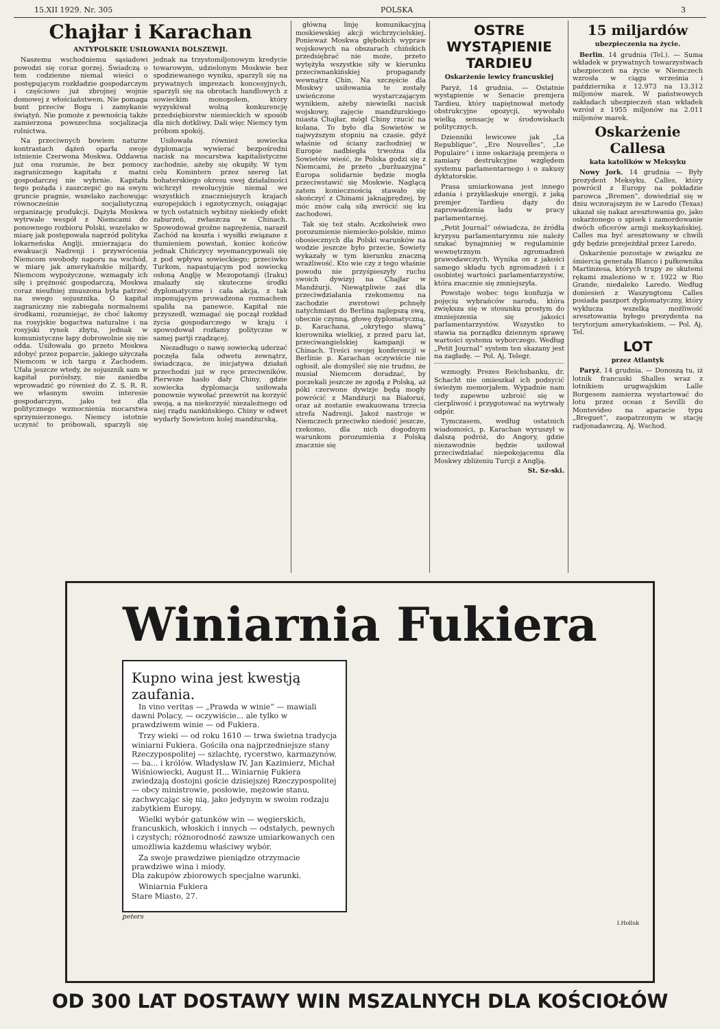15.XII 1929. Nr. 305 POLSKA 3
Chajłar i Karachan
ANTYPOLSKIE USIŁOWANIA BOLSZEWJI.
Naszemu wschodniemu sąsiadowi powodzi się coraz gorzej. Świadczą o tem codzienne niemal wieści o postępującym rozkładzie gospodarczym i częściowo już zbrojnej wojnie domowej z włościaństwem. Nie pomaga bunt przeciw Bogu i zamykanie świątyń. Nie pomoże z pewnością także zamierzona powszechna socjalizacja rolnictwa.
Na przeciwnych bowiem naturze kontrastach dążeń oparła swoje istnienie Czerwona Moskwa. Oddawna już ona rozumie, że bez pomocy zagranicznego kapitału z matni gospodarczej nie wybrnie. Kapitału tego pożąda i zaszczepić go na swym gruncie pragnie, wszelako zachowując równocześnie socjalistyczną organizację produkcji. Dążyła Moskwa wytrwale wespół z Niemcami do ponownego rozbioru Polski, wszelako w miarę jak postępowała naprzód polityka lokarneńska Anglji, zmierzająca do ewakuacji Nadrenji i przywrócenia Niemcom swobody naporu na wschód, w miarę jak amerykańskie miljardy, Niemcom wypożyczone, wzmagały ich siłę i prężność gospodarczą, Moskwa coraz nieufniej zmuszona była patrzeć na swego sojusznika. O kapitał zagraniczny nie zabiegała normalnemi środkami, rozumiejąc, że choć łakomy na rosyjskie bogactwa naturalne i na rosyjski rynek zbytu, jednak w komunistyczne łapy dobrowolnie się nie odda. Usiłowała go przeto Moskwa zdobyć przez poparcie, jakiego użyczała Niemcom w ich targu z Zachodem. Ufała jeszcze wtedy, że sojusznik sam w kapitał porósłszy, nie zaniedba wprowadzić go również do Z. S. R. R. we własnym swoim interesie gospodarczym, jako też dla politycznego wzmocnienia mocarstwa sprzymierzonego. Niemcy istotnie uczynić to próbowali, sparzyli się jednak na trzystomiljonowym kredycie towarowym, udzielonym Moskwie bez spodziewanego wyniku, sparzyli się na prywatnych imprezach koncesyjnych, sparzyli się na obrotach handlowych z sowieckim monopolem, który wyzyskiwał wolną konkurencję przedsiębiorstw niemieckich w sposób dla nich dotkliwy. Dali więc Niemcy tym próbom spokój.
Usiłowała również sowiecka dyplomacja wywierać bezpośredni nacisk na mocarstwa kapitalistyczne zachodnie, ażeby się okupiły. W tym celu Komintern przez szereg lat bohaterskiego okresu swej działalności wichrzył rewolucyjnie niemal we wszystkich znaczniejszych krajach europejskich i egzotycznych, osiągając w tych ostatnich wybitny niekiedy efekt zaburzeń, zwłaszcza w Chinach. Spowodował groźne naprężenia, naraził Zachód na koszta i wysiłki związane z tłumieniem powstań, koniec końców jednak Chińczycy wyemancypowali się z pod wpływu sowieckiego; przeciwko Turkom, napastującym pod sowiecką osłoną Anglję w Mezopotamji (Iraku) znalazły się skuteczne środki dyplomatyczne i cała akcja, z tak imponującym prowadzona rozmachem spaliła na panewce. Kapitał nie przyszedł, wzmagać się począł rozkład życia gospodarczego w kraju i spowodował rozłamy polityczne w samej partji rządzącej.
Niezadługo o nawę sowiecką uderzać poczęła fala odwetu zewnątrz, świadcząca, że inicjatywa działań przechodzi już w ręce przeciwników. Pierwsze hasło dały Chiny, gdzie sowiecka dyplomacja usiłowała ponownie wywołać przewrót na korzyść swoją, a na niekorzyść niezależnego od niej rządu nankińskiego. Chiny w odwet wydarły Sowietom kolej mandżurską,
główną linję komunikacyjną moskiewskiej akcji wichrzycielskiej. Ponieważ Moskwa głębokich wypraw wojskowych na obszarach chińskich przedsiębrać nie może, przeto wytężyła wszystkie siły w kierunku przeciwnankińskiej propagandy wewnątrz Chin. Na szczęście dla Moskwy usiłowania te zostały uwieńczone wystarczającym wynikiem, ażeby niewielki nacisk wojskowy, zajęcie mandżurskiego miasta Chajłar, mógł Chiny rzucić na kolana. To było dla Sowietów w najwyższym stopniu na czasie, gdyż właśnie od ściany zachodniej w Europie nadbiegła trwożna dla Sowietów wieść, że Polska godzi się z Niemcami, że przeto „buržuazyjna“ Europa solidarnie będzie mogła przeciwstawić się Moskwie. Naglącą zatem koniecznością stawało się skończyć z Chinami jaknajprędzej, by móc znów całą siłą zwrócić się ku zachodowi.
Tak się też stało. Aczkolwiek owo porozumienie niemiecko-polskie, mimo obosiecznych dla Polski warunków na wodzie jeszcze było przecie, Sowiety wykazały w tym kierunku znaczną wrażliwość. Kto wie czy z tego właśnie powodu nie przyśpieszyły ruchu swoich dywizyj na Chajłar w Mandżurji. Niewątpliwie zaś dla przeciwdziałania rzekomemu na zachodzie zwrotowi pchnęły natychmiast do Berlina najlepszą swą, obecnie czynną, głowę dyplomatyczną, p. Karachana, „okrytego sławą“ kierownika wielkiej, z przed paru lat, przeciwangielskiej kampanji w Chinach. Treści swojej konferencji w Berlinie p. Karachan oczywiście nie ogłosił, ale domyśleć się nie trudno, że musiał Niemcom doradzać, by poczekali jeszcze ze zgodą z Polską, aż póki czerwone dywizje będą mogły powrócić z Mandżurji na Białoruś, oraz aż zostanie ewakuowana trzecia strefa Nadrenji. Jakoż nastroje w Niemczech przeciwko niedość jeszcze, rzekomo, dla nich dogodnym warunkom porozumienia z Polską znacznie się
OSTRE WYSTĄPIENIE TARDIEU
Oskarżenie lewicy francuskiej
Paryż, 14 grudnia. — Ostatnie wystąpienie w Senacie premjera Tardieu, który napiętnował metody obstrukcyjne opozycji, wywołało wielką sensację w środowiskach politycznych.
Dzienniki lewicowe jak „La Republique“, „Ere Nouvelles“, „Le Populaire“ i inne oskarżają premjera o zamiary destrukcyjne względem systemu parlamentarnego i o zakusy dyktatorskie.
Prasa umiarkowana jest innego zdania i przyklaskuje energji, z jaką premjer Tardieu dąży do zaprowadzenia ładu w pracy parlamentarnej.
„Petit Journal“ oświadcza, że źródła kryzysu parlamentaryzmu nie należy szukać bynajmniej w regulaminie wewnętrznym zgromadzeń prawodawczych. Wynika on z jakości samego składu tych zgromadzeń i z osobistej wartości parlamentarzystów, która znacznie się zmniejszyła.
Powstaje wobec tego konfuzja w pojęciu wybrańców narodu, która zwiększa się w stosunku prostym do zmniejszenia się jakości parlamentarzystów. Wszystko to stawia na porządku dziennym sprawę wartości systemu wyborczego. Według „Petit Journal“ system ten skazany jest na zagładę. — Pol. Aj. Telegr.
wzmogły. Prezes Reichsbanku, dr. Schacht nie omieszkał ich podsycić świeżym memorjałem. Wypadnie nam tedy zapewne uzbroić się w cierpliwość i przygotować na wytrwały odpór.
Tymczasem, według ostatnich wiadomości, p. Karachan wyruszył w dalszą podróż, do Angory, gdzie niezawodnie będzie usiłował przeciwdziałać niepokojącemu dla Moskwy zbliżeniu Turcji z Anglją.
St. Sz-ski.
15 miljardów
ubezpieczenia na życie.
Berlin, 14 grudnia (Tel.). — Suma wkładek w prywatnych towarzystwach ubezpieczeń na życie w Niemczech wzrosła w ciągu września i października z 12.973 na 13.312 miljonów marek. W państwowych zakładach ubezpieczeń stan wkładek wzrósł z 1955 miljonów na 2.011 miljonów marek.
Oskarżenie Callesa
kata katolików w Meksyku
Nowy Jork, 14 grudnia — Były prezydent Meksyku, Calles, który powrócił z Europy na pokładzie parowca „Bremen“, dowiedział się w dniu wczorajszym że w Laredo (Texas) ukazał się nakaz aresztowania go, jako oskarżonego o spisek i zamordowanie dwóch oficerów armji meksykańskiej. Calles ma być aresztowany w chwili gdy będzie przejeżdżał przez Laredo.
Oskarżenie pozostaje w związku ze śmiercią generała Blanco i pułkownika Martinzesa, których trupy ze skutemi rękami znaleziono w r. 1922 w Rio Grande, niedaleko Laredo. Według doniesień z Waszyngtonu Calles posiada paszport dyplomatyczny, który wyklucza wszelką możliwość aresztowania byłego prezydenta na terytorjum amerykańskiem. — Pol. Aj. Tel.
LOT
przez Atlantyk
Paryż, 14 grudnia. — Donoszą tu, iż lotnik francuski Shalles wraz z lotnikiem urugwajskim Lalle Borgesem zamierza wystartować do lotu przez ocean z Sevilli do Montevideo na aparacie typu „Breguet“, zaopatrzonym w stację radjonadawczą. Aj. Wschod.
Winiarnia Fukiera
Kupno wina jest kwestją zaufania.
In vino veritas — „Prawda w winie“ — mawiali dawni Polacy, — oczywiście... ale tylko w prawdziwem winie — od Fukiera.
Trzy wieki — od roku 1610 — trwa świetna tradycja winiarni Fukiera. Gościła ona najprzedniejsze stany Rzeczypospolitej — szlachtę, rycerstwo, karmazynów, — ba... i królów. Władysław IV, Jan Kazimierz, Michał Wiśniowiecki, August II... Winiarnię Fukiera zwiedzają dostojni goście dzisiejszej Rzeczypospolitej — obcy ministrowie, posłowie, mężowie stanu, zachwycając się nią, jako jedynym w swoim rodzaju zabytkiem Europy.
Wielki wybór gatunków win — węgierskich, francuskich, włoskich i innych — odstałych, pewnych i czystych; różnorodność zawsze umiarkowanych cen umożliwia każdemu właściwy wybór.
Za swoje prawdziwe pieniądze otrzymacie prawdziwe wina i miody.
Dla zakupów zbiorowych specjalne warunki.
Winiarnia Fukiera
Stare Miasto, 27.
peters
I.Hollak
OD 300 LAT DOSTAWY WIN MSZALNYCH DLA KOŚCIOŁÓW